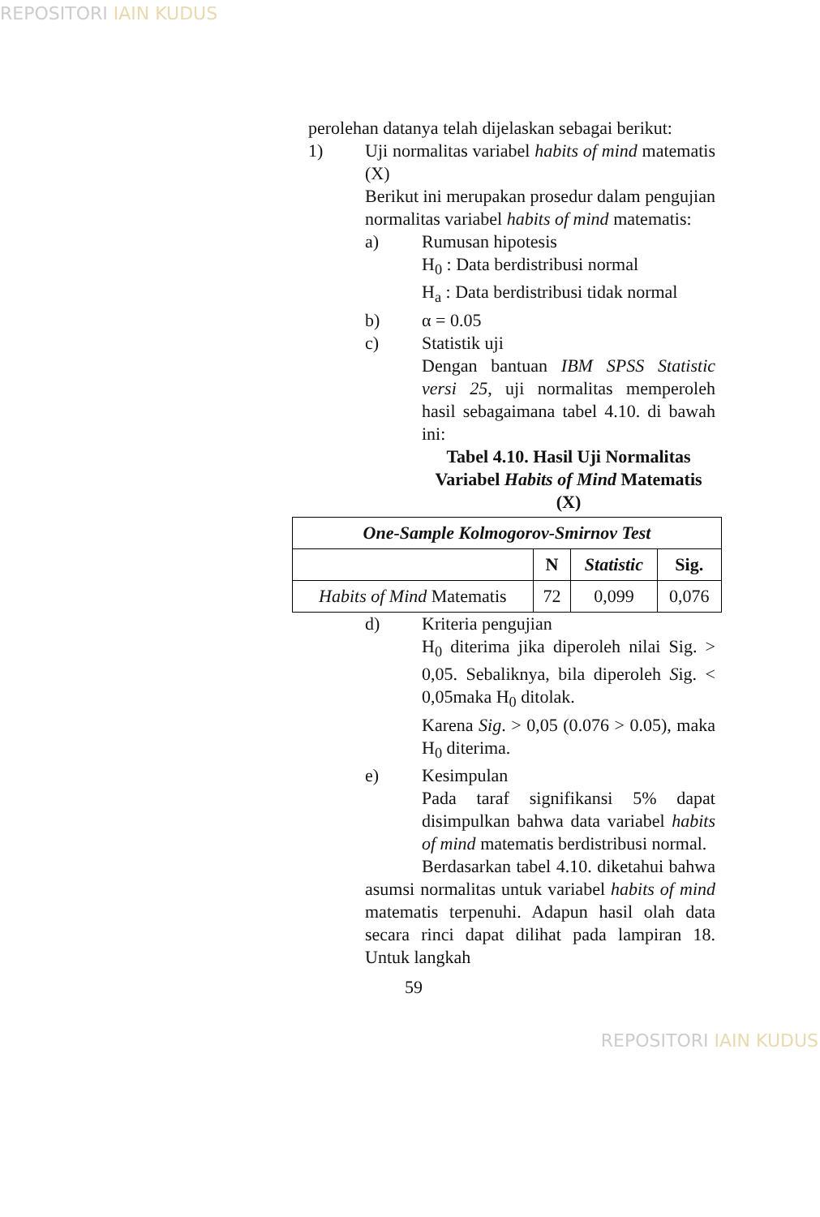REPOSITORI IAIN KUDUS
perolehan datanya telah dijelaskan sebagai berikut:
1) Uji normalitas variabel habits of mind matematis (X)
Berikut ini merupakan prosedur dalam pengujian normalitas variabel habits of mind matematis:
a) Rumusan hipotesis
H<sub>0</sub> : Data berdistribusi normal
H<sub>a</sub> : Data berdistribusi tidak normal
b) α = 0.05
c) Statistik uji
Dengan bantuan IBM SPSS Statistic versi 25, uji normalitas memperoleh hasil sebagaimana tabel 4.10. di bawah ini:
Tabel 4.10. Hasil Uji Normalitas Variabel Habits of Mind Matematis (X)
| One-Sample Kolmogorov-Smirnov Test | | | |
| --- | --- | --- | --- |
| | N | Statistic | Sig. |
| Habits of Mind Matematis | 72 | 0,099 | 0,076 |
d) Kriteria pengujian
H<sub>0</sub> diterima jika diperoleh nilai Sig. > 0,05. Sebaliknya, bila diperoleh Sig. < 0,05maka H<sub>0</sub> ditolak.
Karena Sig. > 0,05 (0.076 > 0.05), maka H<sub>0</sub> diterima.
e) Kesimpulan
Pada taraf signifikansi 5% dapat disimpulkan bahwa data variabel habits of mind matematis berdistribusi normal.
Berdasarkan tabel 4.10. diketahui bahwa asumsi normalitas untuk variabel habits of mind matematis terpenuhi. Adapun hasil olah data secara rinci dapat dilihat pada lampiran 18. Untuk langkah
59
REPOSITORI IAIN KUDUS